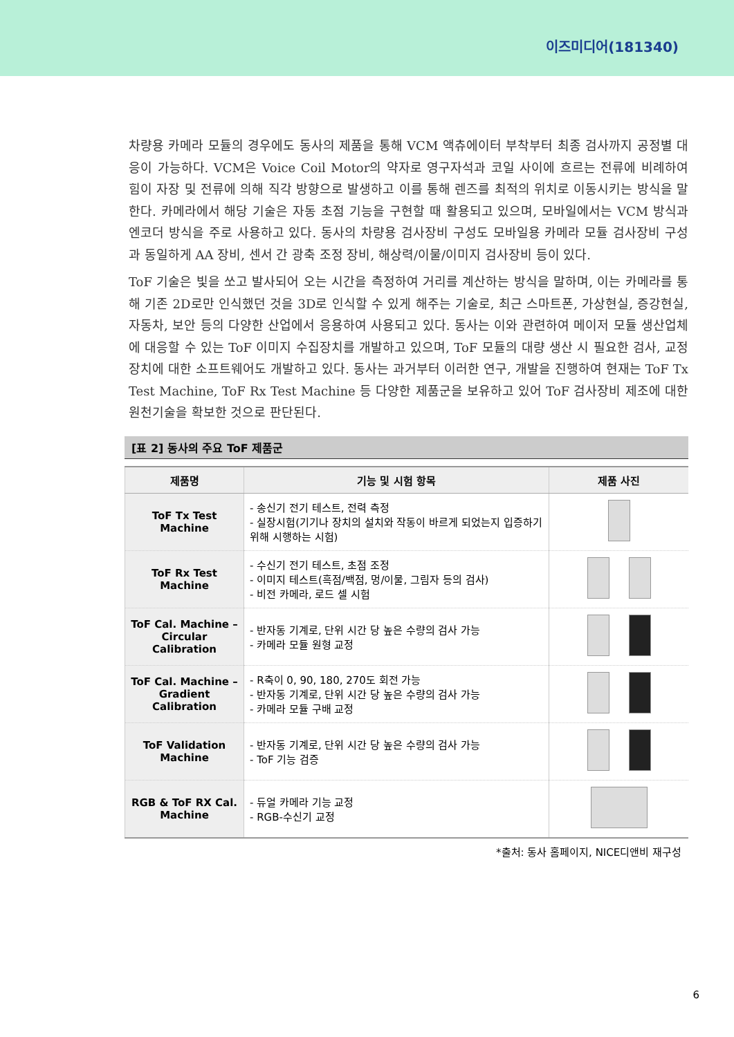이즈미디어(181340)
차량용 카메라 모듈의 경우에도 동사의 제품을 통해 VCM 액츄에이터 부착부터 최종 검사까지 공정별 대응이 가능하다. VCM은 Voice Coil Motor의 약자로 영구자석과 코일 사이에 흐르는 전류에 비례하여 힘이 자장 및 전류에 의해 직각 방향으로 발생하고 이를 통해 렌즈를 최적의 위치로 이동시키는 방식을 말한다. 카메라에서 해당 기술은 자동 초점 기능을 구현할 때 활용되고 있으며, 모바일에서는 VCM 방식과 엔코더 방식을 주로 사용하고 있다. 동사의 차량용 검사장비 구성도 모바일용 카메라 모듈 검사장비 구성과 동일하게 AA 장비, 센서 간 광축 조정 장비, 해상력/이물/이미지 검사장비 등이 있다.
ToF 기술은 빛을 쏘고 발사되어 오는 시간을 측정하여 거리를 계산하는 방식을 말하며, 이는 카메라를 통해 기존 2D로만 인식했던 것을 3D로 인식할 수 있게 해주는 기술로, 최근 스마트폰, 가상현실, 증강현실, 자동차, 보안 등의 다양한 산업에서 응용하여 사용되고 있다. 동사는 이와 관련하여 메이저 모듈 생산업체에 대응할 수 있는 ToF 이미지 수집장치를 개발하고 있으며, ToF 모듈의 대량 생산 시 필요한 검사, 교정 장치에 대한 소프트웨어도 개발하고 있다. 동사는 과거부터 이러한 연구, 개발을 진행하여 현재는 ToF Tx Test Machine, ToF Rx Test Machine 등 다양한 제품군을 보유하고 있어 ToF 검사장비 제조에 대한 원천기술을 확보한 것으로 판단된다.
[표 2] 동사의 주요 ToF 제품군
| 제품명 | 기능 및 시험 항목 | 제품 사진 |
| --- | --- | --- |
| ToF Tx Test Machine | - 송신기 전기 테스트, 전력 측정 - 실장시험(기기나 장치의 설치와 작동이 바르게 되었는지 입증하기 위해 시행하는 시험) | |
| ToF Rx Test Machine | - 수신기 전기 테스트, 초점 조정 - 이미지 테스트(흑점/백점, 멍/이물, 그림자 등의 검사) - 비전 카메라, 로드 셀 시험 | |
| ToF Cal. Machine – Circular Calibration | - 반자동 기계로, 단위 시간 당 높은 수량의 검사 가능 - 카메라 모듈 원형 교정 | |
| ToF Cal. Machine – Gradient Calibration | - R축이 0, 90, 180, 270도 회전 가능 - 반자동 기계로, 단위 시간 당 높은 수량의 검사 가능 - 카메라 모듈 구배 교정 | |
| ToF Validation Machine | - 반자동 기계로, 단위 시간 당 높은 수량의 검사 가능 - ToF 기능 검증 | |
| RGB & ToF RX Cal. Machine | - 듀얼 카메라 기능 교정 - RGB-수신기 교정 | |
*출처: 동사 홈페이지, NICE디앤비 재구성
6